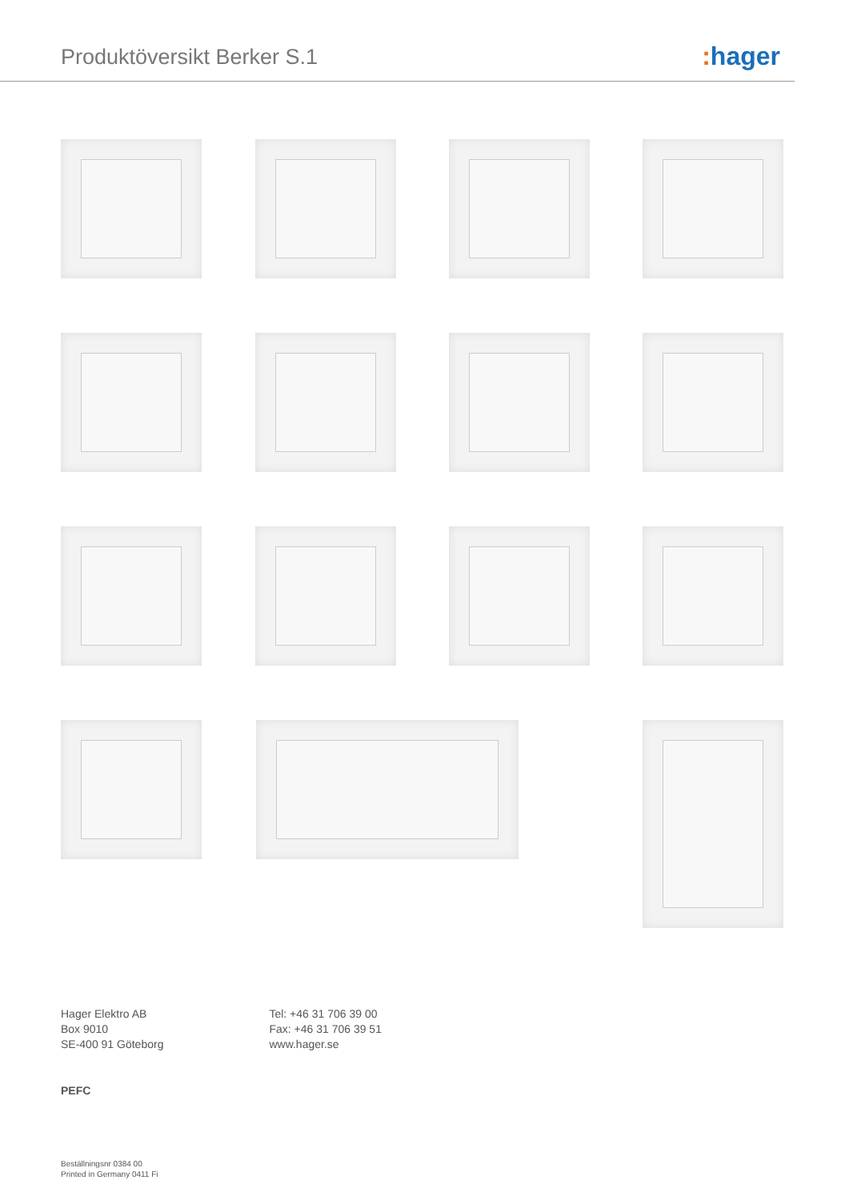Produktöversikt Berker S.1 : hager
Hager Elektro AB
Box 9010
SE-400 91 Göteborg
Tel: +46 31 706 39 00
Fax: +46 31 706 39 51
www.hager.se
PEFC
Beställningsnr 0384 00
Printed in Germany 0411 Fi